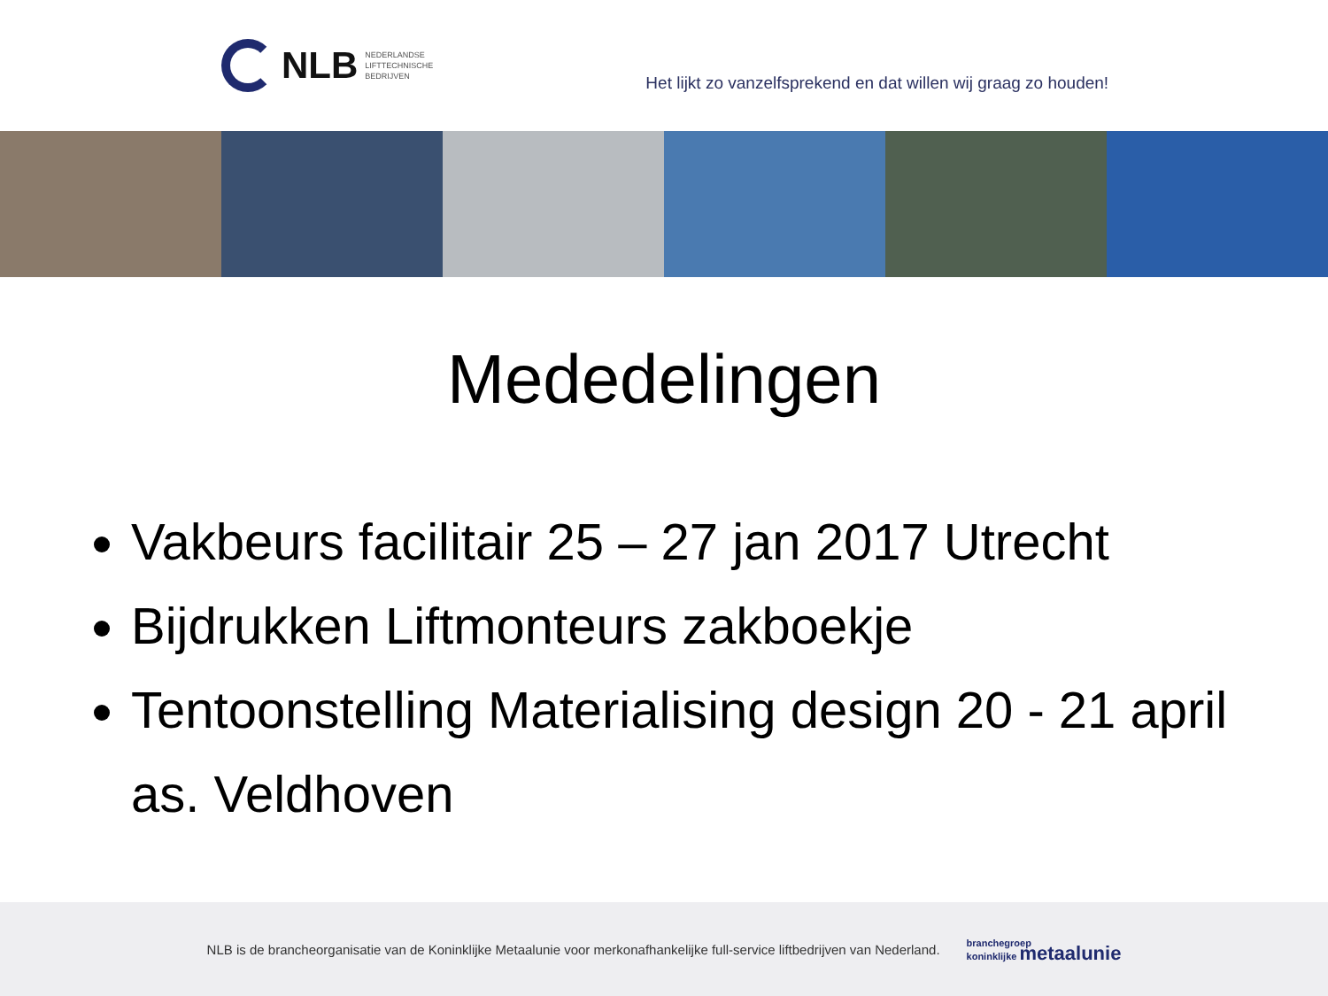NLB NEDERLANDSE
LIFTTECHNISCHE
BEDRIJVEN
Het lijkt zo vanzelfsprekend en dat willen wij graag zo houden!
Mededelingen
Vakbeurs facilitair 25 – 27 jan 2017 Utrecht
Bijdrukken Liftmonteurs zakboekje
Tentoonstelling Materialising design 20 - 21 april as. Veldhoven
NLB is de brancheorganisatie van de Koninklijke Metaalunie voor merkonafhankelijke full-service liftbedrijven van Nederland. branchegroep
koninklijke metaalunie